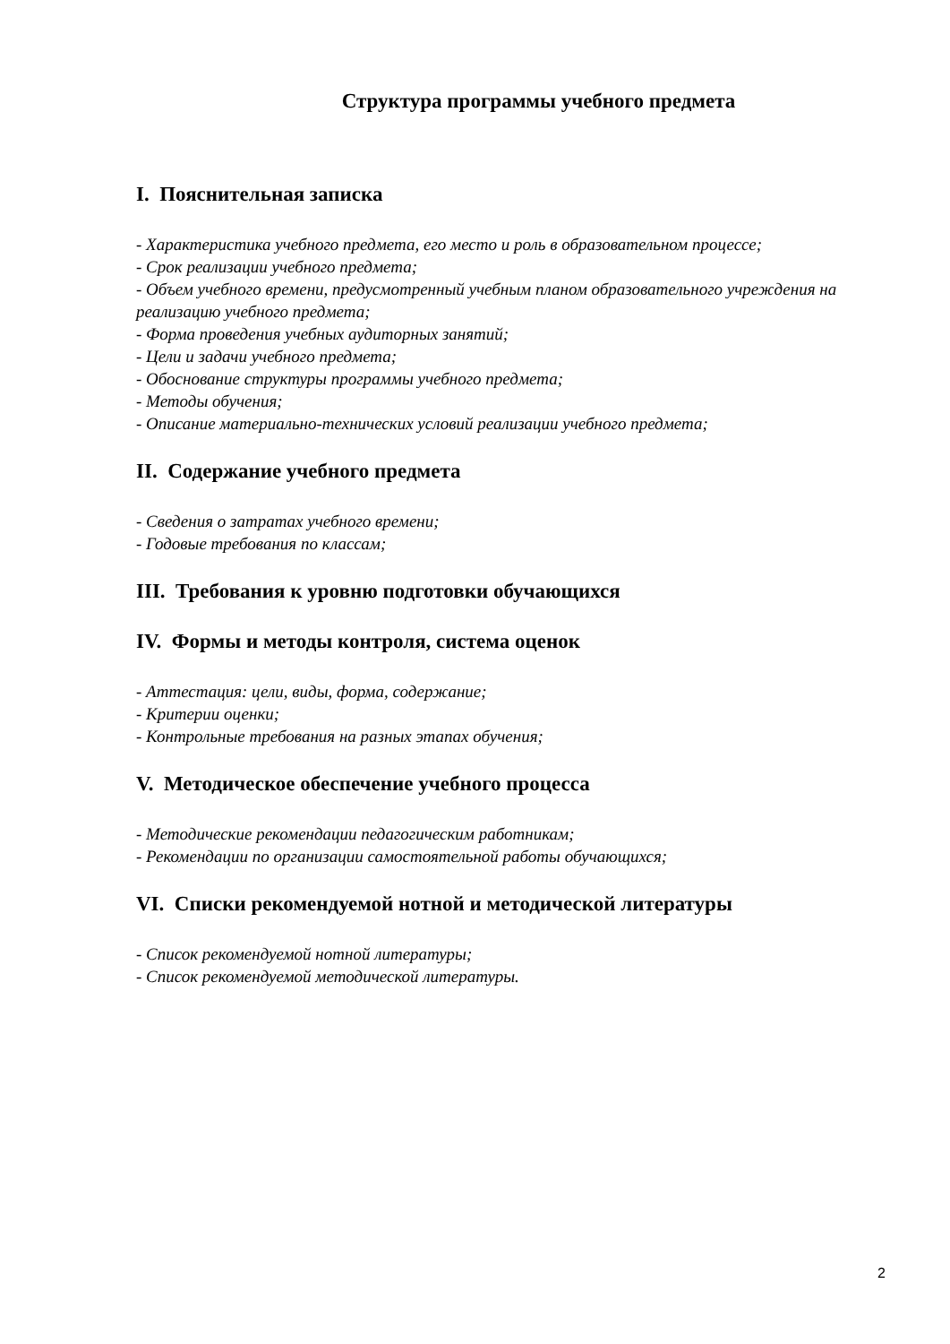Структура программы учебного предмета
I. Пояснительная записка
- Характеристика учебного предмета, его место и роль в образовательном процессе;
- Срок реализации учебного предмета;
- Объем учебного времени, предусмотренный учебным планом образовательного учреждения на реализацию учебного предмета;
- Форма проведения учебных аудиторных занятий;
- Цели и задачи учебного предмета;
- Обоснование структуры программы учебного предмета;
- Методы обучения;
- Описание материально-технических условий реализации учебного предмета;
II. Содержание учебного предмета
- Сведения о затратах учебного времени;
- Годовые требования по классам;
III. Требования к уровню подготовки обучающихся
IV. Формы и методы контроля, система оценок
- Аттестация: цели, виды, форма, содержание;
- Критерии оценки;
- Контрольные требования на разных этапах обучения;
V. Методическое обеспечение учебного процесса
- Методические рекомендации педагогическим работникам;
- Рекомендации по организации самостоятельной работы обучающихся;
VI. Списки рекомендуемой нотной и методической литературы
- Список рекомендуемой нотной литературы;
- Список рекомендуемой методической литературы.
2